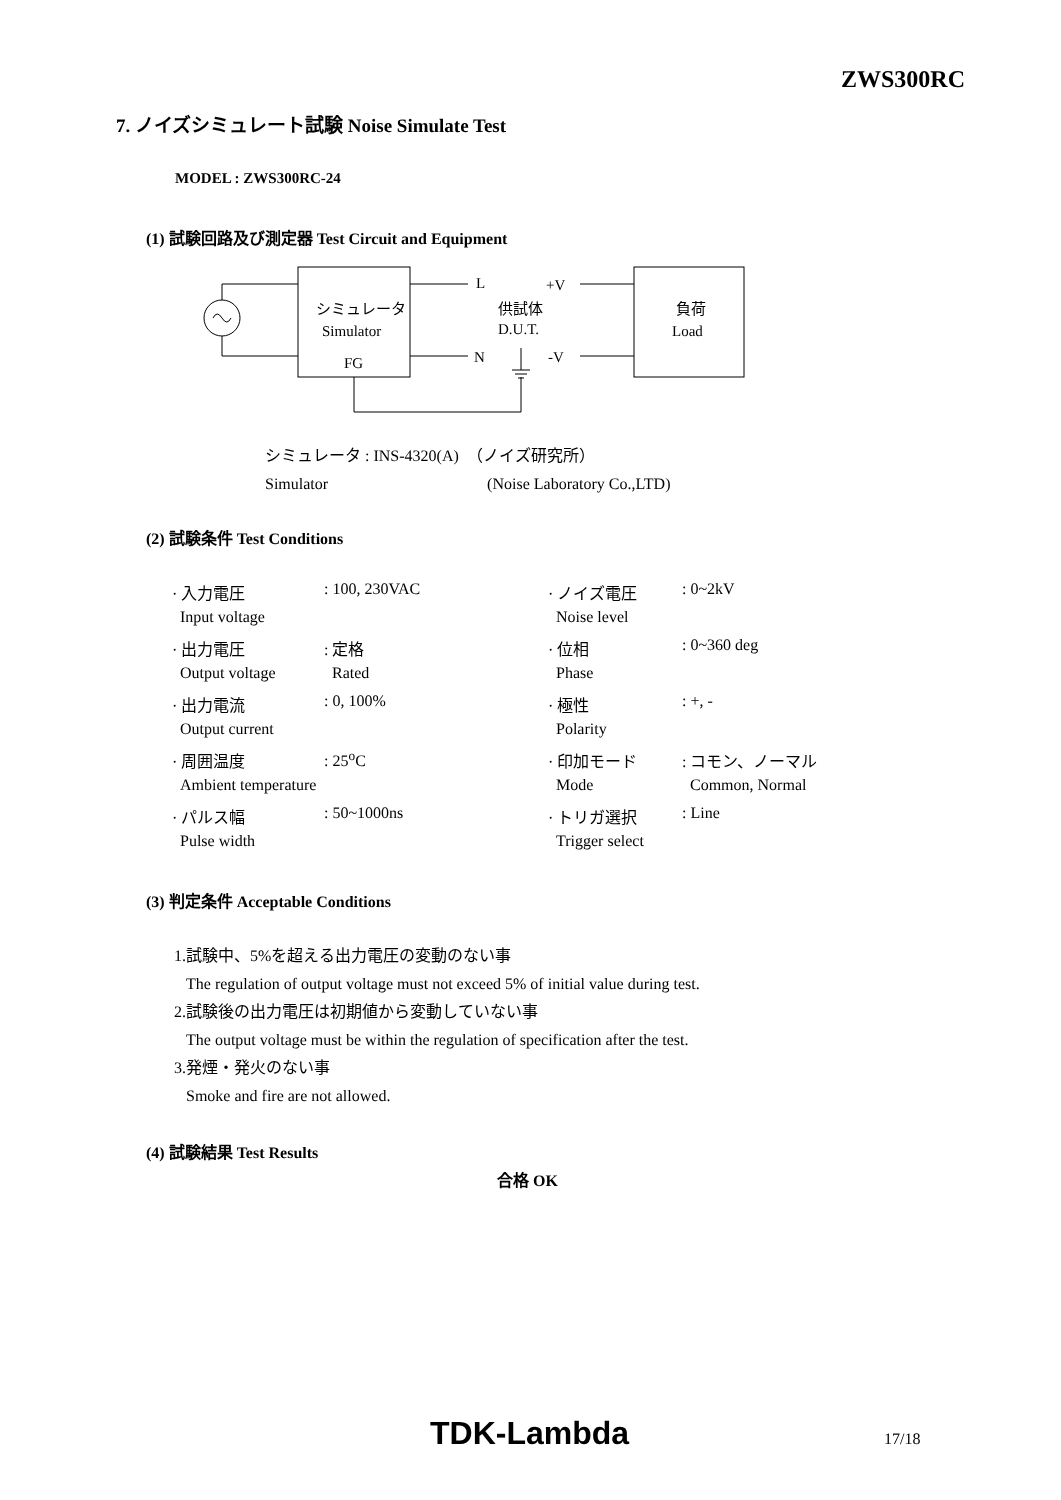ZWS300RC
7. ノイズシミュレート試験 Noise Simulate Test
MODEL : ZWS300RC-24
(1) 試験回路及び測定器 Test Circuit and Equipment
シミュレータ
Simulator
FG
L
+V
供試体
D.U.T.
N
-V
負荷
Load
シミュレータ : INS-4320(A) （ノイズ研究所）
Simulator (Noise Laboratory Co.,LTD)
(2) 試験条件 Test Conditions
| · 入力電圧 | : 100, 230VAC | · ノイズ電圧 | : 0~2kV |
| Input voltage | | Noise level | |
| · 出力電圧 | : 定格 | · 位相 | : 0~360 deg |
| Output voltage | Rated | Phase | |
| · 出力電流 | : 0, 100% | · 極性 | : +, - |
| Output current | | Polarity | |
| · 周囲温度 | : 25<sup>o</sup>C | · 印加モード | : コモン、ノーマル |
| Ambient temperature | | Mode | Common, Normal |
| · パルス幅 | : 50~1000ns | · トリガ選択 | : Line |
| Pulse width | | Trigger select | |
(3) 判定条件 Acceptable Conditions
1.試験中、5%を超える出力電圧の変動のない事
The regulation of output voltage must not exceed 5% of initial value during test.
2.試験後の出力電圧は初期値から変動していない事
The output voltage must be within the regulation of specification after the test.
3.発煙・発火のない事
Smoke and fire are not allowed.
(4) 試験結果 Test Results
合格 OK
TDK-Lambda 17/18